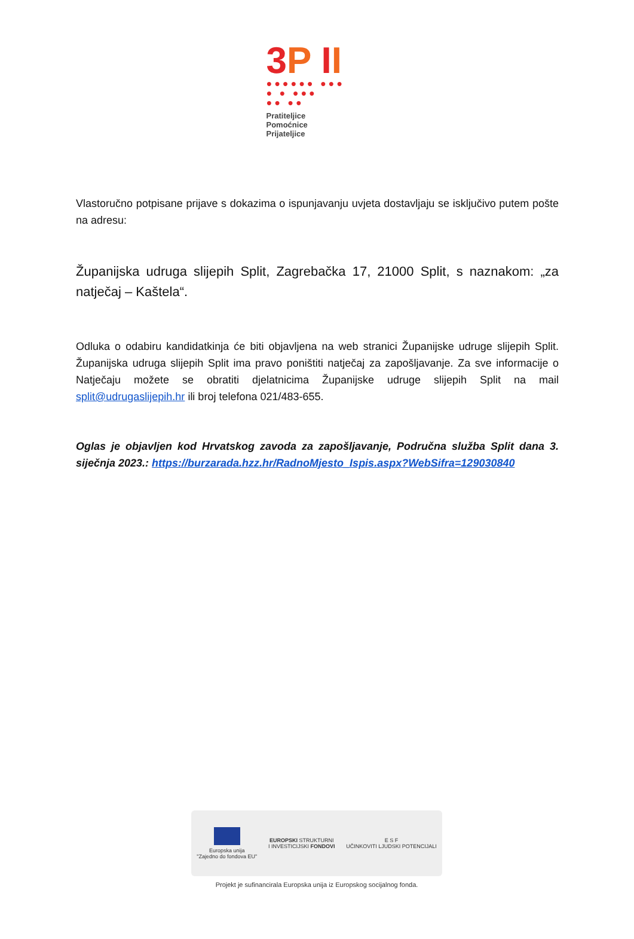3 P II
●●●●●● ●●●
● ● ●●●
●● ●●
Pratiteljice
Pomoćnice
Prijateljice
Vlastoručno potpisane prijave s dokazima o ispunjavanju uvjeta dostavljaju se isključivo putem pošte na adresu:
Županijska udruga slijepih Split, Zagrebačka 17, 21000 Split, s naznakom: „za natječaj – Kaštela“.
Odluka o odabiru kandidatkinja će biti objavljena na web stranici Županijske udruge slijepih Split. Županijska udruga slijepih Split ima pravo poništiti natječaj za zapošljavanje. Za sve informacije o Natječaju možete se obratiti djelatnicima Županijske udruge slijepih Split na mail split@udrugaslijepih.hr ili broj telefona 021/483-655.
Oglas je objavljen kod Hrvatskog zavoda za zapošljavanje, Područna služba Split dana 3. siječnja 2023.: https://burzarada.hzz.hr/RadnoMjesto_Ispis.aspx?WebSifra=129030840
Europska unija
"Zajedno do fondova EU"
EUROPSKI STRUKTURNI
I INVESTICIJSKI FONDOVI
E S F
UČINKOVITI LJUDSKI POTENCIJALI
Projekt je sufinancirala Europska unija iz Europskog socijalnog fonda.